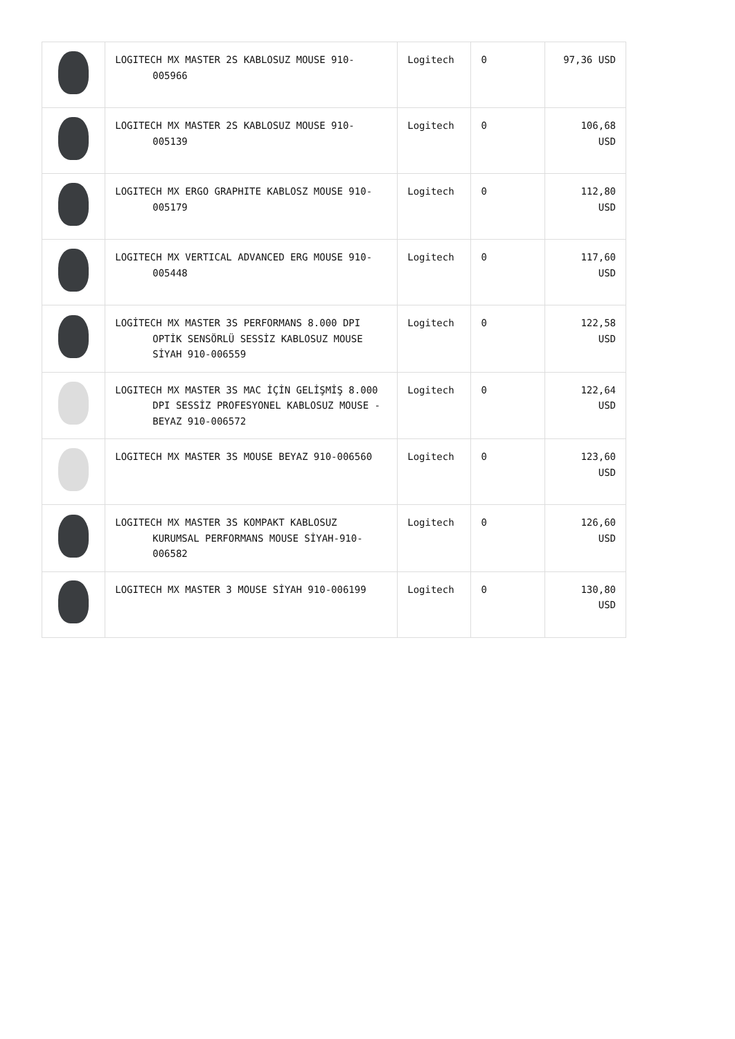| | LOGITECH MX MASTER 2S KABLOSUZ MOUSE 910-005966 | Logitech | 0 | 97,36 USD |
| | LOGITECH MX MASTER 2S KABLOSUZ MOUSE 910-005139 | Logitech | 0 | 106,68 USD |
| | LOGITECH MX ERGO GRAPHITE KABLOSZ MOUSE 910-005179 | Logitech | 0 | 112,80 USD |
| | LOGITECH MX VERTICAL ADVANCED ERG MOUSE 910-005448 | Logitech | 0 | 117,60 USD |
| | LOGİTECH MX MASTER 3S PERFORMANS 8.000 DPI OPTİK SENSÖRLÜ SESSİZ KABLOSUZ MOUSE SİYAH 910-006559 | Logitech | 0 | 122,58 USD |
| | LOGITECH MX MASTER 3S MAC İÇİN GELİŞMİŞ 8.000 DPI SESSİZ PROFESYONEL KABLOSUZ MOUSE - BEYAZ 910-006572 | Logitech | 0 | 122,64 USD |
| | LOGITECH MX MASTER 3S MOUSE BEYAZ 910-006560 | Logitech | 0 | 123,60 USD |
| | LOGITECH MX MASTER 3S KOMPAKT KABLOSUZ KURUMSAL PERFORMANS MOUSE SİYAH-910-006582 | Logitech | 0 | 126,60 USD |
| | LOGITECH MX MASTER 3 MOUSE SİYAH 910-006199 | Logitech | 0 | 130,80 USD |